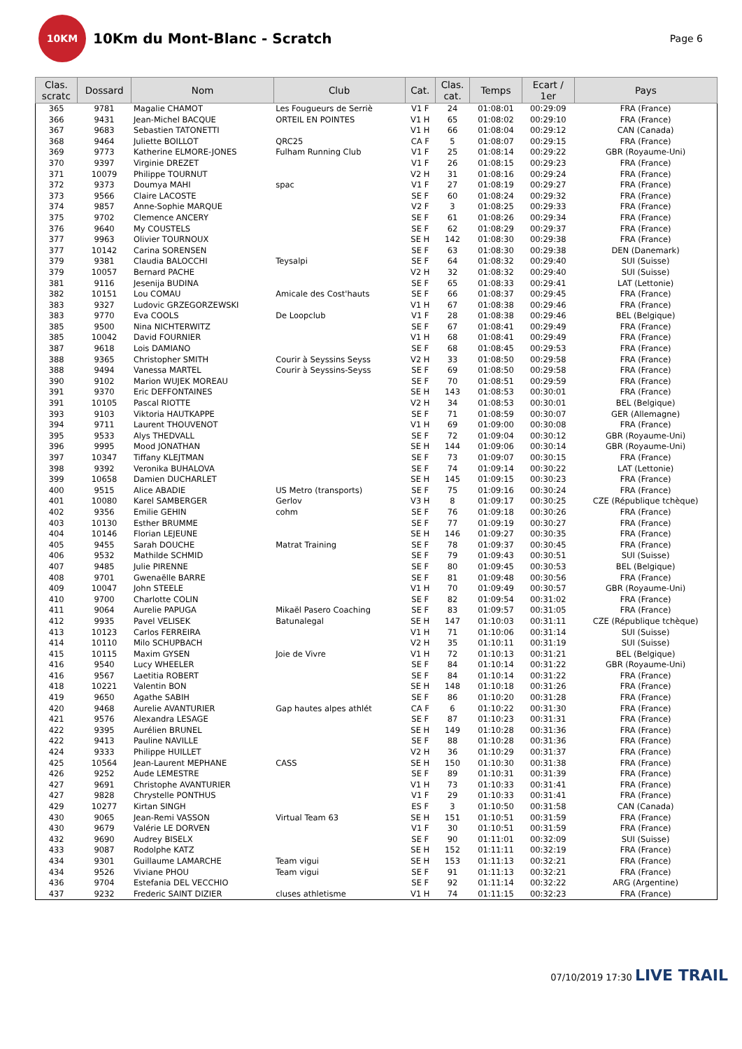10KM
10Km du Mont-Blanc - Scratch
Page 6
| Clas. scratc | Dossard | Nom | Club | Cat. | Clas. cat. | Temps | Ecart / 1er | Pays |
| --- | --- | --- | --- | --- | --- | --- | --- | --- |
| 365 | 9781 | Magalie CHAMOT | Les Fougueurs de Serriè | V1 F | 24 | 01:08:01 | 00:29:09 | FRA (France) |
| 366 | 9431 | Jean-Michel BACQUE | ORTEIL EN POINTES | V1 H | 65 | 01:08:02 | 00:29:10 | FRA (France) |
| 367 | 9683 | Sebastien TATONETTI | | V1 H | 66 | 01:08:04 | 00:29:12 | CAN (Canada) |
| 368 | 9464 | Juliette BOILLOT | QRC25 | CA F | 5 | 01:08:07 | 00:29:15 | FRA (France) |
| 369 | 9773 | Katherine ELMORE-JONES | Fulham Running Club | V1 F | 25 | 01:08:14 | 00:29:22 | GBR (Royaume-Uni) |
| 370 | 9397 | Virginie DREZET | | V1 F | 26 | 01:08:15 | 00:29:23 | FRA (France) |
| 371 | 10079 | Philippe TOURNUT | | V2 H | 31 | 01:08:16 | 00:29:24 | FRA (France) |
| 372 | 9373 | Doumya MAHI | spac | V1 F | 27 | 01:08:19 | 00:29:27 | FRA (France) |
| 373 | 9566 | Claire LACOSTE | | SE F | 60 | 01:08:24 | 00:29:32 | FRA (France) |
| 374 | 9857 | Anne-Sophie MARQUE | | V2 F | 3 | 01:08:25 | 00:29:33 | FRA (France) |
| 375 | 9702 | Clemence ANCERY | | SE F | 61 | 01:08:26 | 00:29:34 | FRA (France) |
| 376 | 9640 | My COUSTELS | | SE F | 62 | 01:08:29 | 00:29:37 | FRA (France) |
| 377 | 9963 | Olivier TOURNOUX | | SE H | 142 | 01:08:30 | 00:29:38 | FRA (France) |
| 377 | 10142 | Carina SORENSEN | | SE F | 63 | 01:08:30 | 00:29:38 | DEN (Danemark) |
| 379 | 9381 | Claudia BALOCCHI | Teysalpi | SE F | 64 | 01:08:32 | 00:29:40 | SUI (Suisse) |
| 379 | 10057 | Bernard PACHE | | V2 H | 32 | 01:08:32 | 00:29:40 | SUI (Suisse) |
| 381 | 9116 | Jesenija BUDINA | | SE F | 65 | 01:08:33 | 00:29:41 | LAT (Lettonie) |
| 382 | 10151 | Lou COMAU | Amicale des Cost'hauts | SE F | 66 | 01:08:37 | 00:29:45 | FRA (France) |
| 383 | 9327 | Ludovic GRZEGORZEWSKI | | V1 H | 67 | 01:08:38 | 00:29:46 | FRA (France) |
| 383 | 9770 | Eva COOLS | De Loopclub | V1 F | 28 | 01:08:38 | 00:29:46 | BEL (Belgique) |
| 385 | 9500 | Nina NICHTERWITZ | | SE F | 67 | 01:08:41 | 00:29:49 | FRA (France) |
| 385 | 10042 | David FOURNIER | | V1 H | 68 | 01:08:41 | 00:29:49 | FRA (France) |
| 387 | 9618 | Lois DAMIANO | | SE F | 68 | 01:08:45 | 00:29:53 | FRA (France) |
| 388 | 9365 | Christopher SMITH | Courir à Seyssins Seyss | V2 H | 33 | 01:08:50 | 00:29:58 | FRA (France) |
| 388 | 9494 | Vanessa MARTEL | Courir à Seyssins-Seyss | SE F | 69 | 01:08:50 | 00:29:58 | FRA (France) |
| 390 | 9102 | Marion WUJEK MOREAU | | SE F | 70 | 01:08:51 | 00:29:59 | FRA (France) |
| 391 | 9370 | Eric DEFFONTAINES | | SE H | 143 | 01:08:53 | 00:30:01 | FRA (France) |
| 391 | 10105 | Pascal RIOTTE | | V2 H | 34 | 01:08:53 | 00:30:01 | BEL (Belgique) |
| 393 | 9103 | Viktoria HAUTKAPPE | | SE F | 71 | 01:08:59 | 00:30:07 | GER (Allemagne) |
| 394 | 9711 | Laurent THOUVENOT | | V1 H | 69 | 01:09:00 | 00:30:08 | FRA (France) |
| 395 | 9533 | Alys THEDVALL | | SE F | 72 | 01:09:04 | 00:30:12 | GBR (Royaume-Uni) |
| 396 | 9995 | Mood JONATHAN | | SE H | 144 | 01:09:06 | 00:30:14 | GBR (Royaume-Uni) |
| 397 | 10347 | Tiffany KLEJTMAN | | SE F | 73 | 01:09:07 | 00:30:15 | FRA (France) |
| 398 | 9392 | Veronika BUHALOVA | | SE F | 74 | 01:09:14 | 00:30:22 | LAT (Lettonie) |
| 399 | 10658 | Damien DUCHARLET | | SE H | 145 | 01:09:15 | 00:30:23 | FRA (France) |
| 400 | 9515 | Alice ABADIE | US Metro (transports) | SE F | 75 | 01:09:16 | 00:30:24 | FRA (France) |
| 401 | 10080 | Karel SAMBERGER | Gerlov | V3 H | 8 | 01:09:17 | 00:30:25 | CZE (République tchèque) |
| 402 | 9356 | Emilie GEHIN | cohm | SE F | 76 | 01:09:18 | 00:30:26 | FRA (France) |
| 403 | 10130 | Esther BRUMME | | SE F | 77 | 01:09:19 | 00:30:27 | FRA (France) |
| 404 | 10146 | Florian LEJEUNE | | SE H | 146 | 01:09:27 | 00:30:35 | FRA (France) |
| 405 | 9455 | Sarah DOUCHE | Matrat Training | SE F | 78 | 01:09:37 | 00:30:45 | FRA (France) |
| 406 | 9532 | Mathilde SCHMID | | SE F | 79 | 01:09:43 | 00:30:51 | SUI (Suisse) |
| 407 | 9485 | Julie PIRENNE | | SE F | 80 | 01:09:45 | 00:30:53 | BEL (Belgique) |
| 408 | 9701 | Gwenaëlle BARRE | | SE F | 81 | 01:09:48 | 00:30:56 | FRA (France) |
| 409 | 10047 | John STEELE | | V1 H | 70 | 01:09:49 | 00:30:57 | GBR (Royaume-Uni) |
| 410 | 9700 | Charlotte COLIN | | SE F | 82 | 01:09:54 | 00:31:02 | FRA (France) |
| 411 | 9064 | Aurelie PAPUGA | Mikaël Pasero Coaching | SE F | 83 | 01:09:57 | 00:31:05 | FRA (France) |
| 412 | 9935 | Pavel VELISEK | Batunalegal | SE H | 147 | 01:10:03 | 00:31:11 | CZE (République tchèque) |
| 413 | 10123 | Carlos FERREIRA | | V1 H | 71 | 01:10:06 | 00:31:14 | SUI (Suisse) |
| 414 | 10110 | Milo SCHUPBACH | | V2 H | 35 | 01:10:11 | 00:31:19 | SUI (Suisse) |
| 415 | 10115 | Maxim GYSEN | Joie de Vivre | V1 H | 72 | 01:10:13 | 00:31:21 | BEL (Belgique) |
| 416 | 9540 | Lucy WHEELER | | SE F | 84 | 01:10:14 | 00:31:22 | GBR (Royaume-Uni) |
| 416 | 9567 | Laetitia ROBERT | | SE F | 84 | 01:10:14 | 00:31:22 | FRA (France) |
| 418 | 10221 | Valentin BON | | SE H | 148 | 01:10:18 | 00:31:26 | FRA (France) |
| 419 | 9650 | Agathe SABIH | | SE F | 86 | 01:10:20 | 00:31:28 | FRA (France) |
| 420 | 9468 | Aurelie AVANTURIER | Gap hautes alpes athlét | CA F | 6 | 01:10:22 | 00:31:30 | FRA (France) |
| 421 | 9576 | Alexandra LESAGE | | SE F | 87 | 01:10:23 | 00:31:31 | FRA (France) |
| 422 | 9395 | Aurélien BRUNEL | | SE H | 149 | 01:10:28 | 00:31:36 | FRA (France) |
| 422 | 9413 | Pauline NAVILLE | | SE F | 88 | 01:10:28 | 00:31:36 | FRA (France) |
| 424 | 9333 | Philippe HUILLET | | V2 H | 36 | 01:10:29 | 00:31:37 | FRA (France) |
| 425 | 10564 | Jean-Laurent MEPHANE | CASS | SE H | 150 | 01:10:30 | 00:31:38 | FRA (France) |
| 426 | 9252 | Aude LEMESTRE | | SE F | 89 | 01:10:31 | 00:31:39 | FRA (France) |
| 427 | 9691 | Christophe AVANTURIER | | V1 H | 73 | 01:10:33 | 00:31:41 | FRA (France) |
| 427 | 9828 | Chrystelle PONTHUS | | V1 F | 29 | 01:10:33 | 00:31:41 | FRA (France) |
| 429 | 10277 | Kirtan SINGH | | ES F | 3 | 01:10:50 | 00:31:58 | CAN (Canada) |
| 430 | 9065 | Jean-Remi VASSON | Virtual Team 63 | SE H | 151 | 01:10:51 | 00:31:59 | FRA (France) |
| 430 | 9679 | Valérie LE DORVEN | | V1 F | 30 | 01:10:51 | 00:31:59 | FRA (France) |
| 432 | 9690 | Audrey BISELX | | SE F | 90 | 01:11:01 | 00:32:09 | SUI (Suisse) |
| 433 | 9087 | Rodolphe KATZ | | SE H | 152 | 01:11:11 | 00:32:19 | FRA (France) |
| 434 | 9301 | Guillaume LAMARCHE | Team vigui | SE H | 153 | 01:11:13 | 00:32:21 | FRA (France) |
| 434 | 9526 | Viviane PHOU | Team vigui | SE F | 91 | 01:11:13 | 00:32:21 | FRA (France) |
| 436 | 9704 | Estefania DEL VECCHIO | | SE F | 92 | 01:11:14 | 00:32:22 | ARG (Argentine) |
| 437 | 9232 | Frederic SAINT DIZIER | cluses athletisme | V1 H | 74 | 01:11:15 | 00:32:23 | FRA (France) |
07/10/2019 17:30 LIVE TRAIL